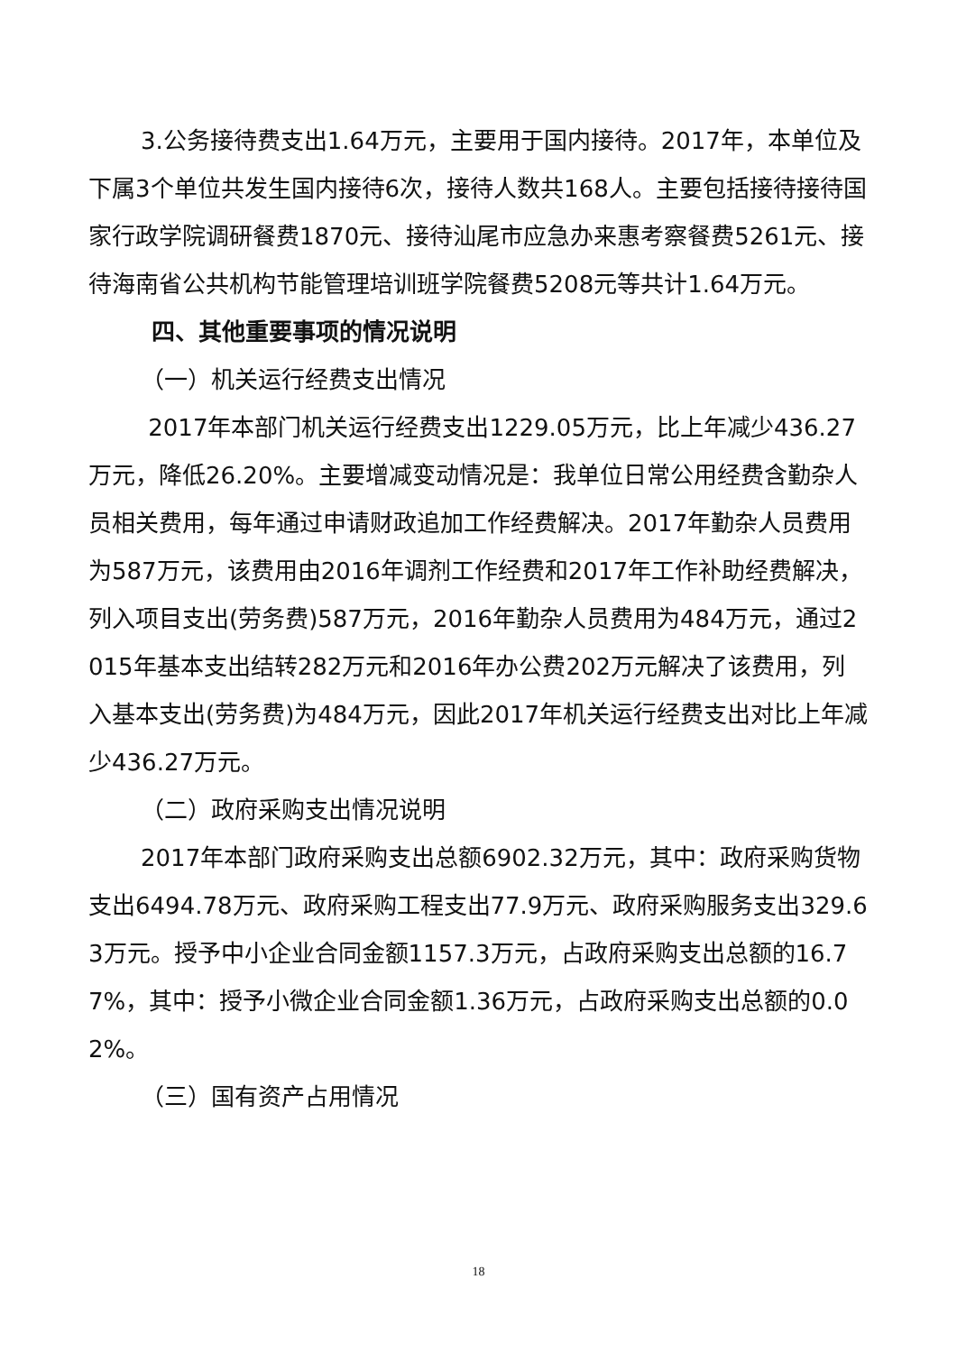3.公务接待费支出1.64万元，主要用于国内接待。2017年，本单位及下属3个单位共发生国内接待6次，接待人数共168人。主要包括接待接待国家行政学院调研餐费1870元、接待汕尾市应急办来惠考察餐费5261元、接待海南省公共机构节能管理培训班学院餐费5208元等共计1.64万元。
四、其他重要事项的情况说明
（一）机关运行经费支出情况
2017年本部门机关运行经费支出1229.05万元，比上年减少436.27万元，降低26.20%。主要增减变动情况是：我单位日常公用经费含勤杂人员相关费用，每年通过申请财政追加工作经费解决。2017年勤杂人员费用为587万元，该费用由2016年调剂工作经费和2017年工作补助经费解决，列入项目支出(劳务费)587万元，2016年勤杂人员费用为484万元，通过2015年基本支出结转282万元和2016年办公费202万元解决了该费用，列入基本支出(劳务费)为484万元，因此2017年机关运行经费支出对比上年减少436.27万元。
（二）政府采购支出情况说明
2017年本部门政府采购支出总额6902.32万元，其中：政府采购货物支出6494.78万元、政府采购工程支出77.9万元、政府采购服务支出329.63万元。授予中小企业合同金额1157.3万元，占政府采购支出总额的16.77%，其中：授予小微企业合同金额1.36万元，占政府采购支出总额的0.02%。
（三）国有资产占用情况
18